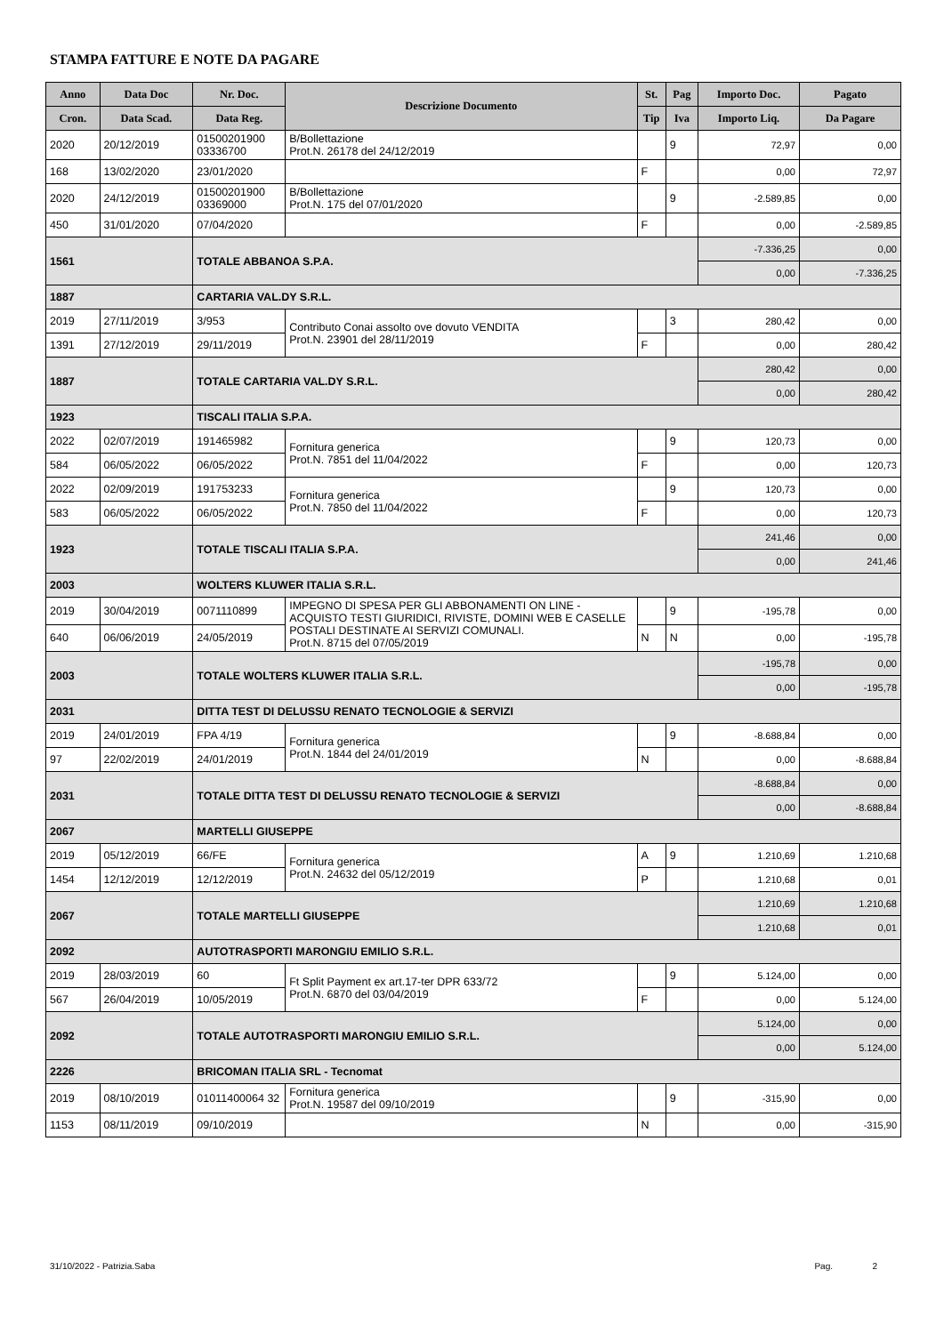STAMPA FATTURE E NOTE DA PAGARE
| Anno | Data Doc | Nr. Doc. | Descrizione Documento | St. | Pag | Importo Doc. | Pagato |
| --- | --- | --- | --- | --- | --- | --- | --- |
| Cron. | Data Scad. | Data Reg. | | Tip | Iva | Importo Liq. | Da Pagare |
| 2020 | 20/12/2019 | 01500201900 03336700 | B/Bollettazione Prot.N. 26178 del 24/12/2019 | | 9 | 72,97 | 0,00 |
| 168 | 13/02/2020 | 23/01/2020 | | F | | 0,00 | 72,97 |
| 2020 | 24/12/2019 | 01500201900 03369000 | B/Bollettazione Prot.N. 175 del 07/01/2020 | | 9 | -2.589,85 | 0,00 |
| 450 | 31/01/2020 | 07/04/2020 | | F | | 0,00 | -2.589,85 |
| 1561 | | TOTALE ABBANOA S.P.A. | | | | -7.336,25 | 0,00 |
| | | | | | | 0,00 | -7.336,25 |
| 1887 | | CARTARIA VAL.DY S.R.L. | | | | | |
| 2019 | 27/11/2019 | 3/953 | Contributo Conai assolto ove dovuto VENDITA Prot.N. 23901 del 28/11/2019 | | 3 | 280,42 | 0,00 |
| 1391 | 27/12/2019 | 29/11/2019 | | F | | 0,00 | 280,42 |
| 1887 | | TOTALE CARTARIA VAL.DY S.R.L. | | | | 280,42 | 0,00 |
| | | | | | | 0,00 | 280,42 |
| 1923 | | TISCALI ITALIA S.P.A. | | | | | |
| 2022 | 02/07/2019 | 191465982 | Fornitura generica Prot.N. 7851 del 11/04/2022 | | 9 | 120,73 | 0,00 |
| 584 | 06/05/2022 | 06/05/2022 | | F | | 0,00 | 120,73 |
| 2022 | 02/09/2019 | 191753233 | Fornitura generica Prot.N. 7850 del 11/04/2022 | | 9 | 120,73 | 0,00 |
| 583 | 06/05/2022 | 06/05/2022 | | F | | 0,00 | 120,73 |
| 1923 | | TOTALE TISCALI ITALIA S.P.A. | | | | 241,46 | 0,00 |
| | | | | | | 0,00 | 241,46 |
| 2003 | | WOLTERS KLUWER ITALIA S.R.L. | | | | | |
| 2019 | 30/04/2019 | 0071110899 | IMPEGNO DI SPESA PER GLI ABBONAMENTI ON LINE - ACQUISTO TESTI GIURIDICI, RIVISTE, DOMINI WEB E CASELLE POSTALI DESTINATE AI SERVIZI COMUNALI. Prot.N. 8715 del 07/05/2019 | | 9 | -195,78 | 0,00 |
| 640 | 06/06/2019 | 24/05/2019 | | N | N | 0,00 | -195,78 |
| 2003 | | TOTALE WOLTERS KLUWER ITALIA S.R.L. | | | | -195,78 | 0,00 |
| | | | | | | 0,00 | -195,78 |
| 2031 | | DITTA TEST DI DELUSSU RENATO TECNOLOGIE & SERVIZI | | | | | |
| 2019 | 24/01/2019 | FPA 4/19 | Fornitura generica Prot.N. 1844 del 24/01/2019 | | 9 | -8.688,84 | 0,00 |
| 97 | 22/02/2019 | 24/01/2019 | | N | | 0,00 | -8.688,84 |
| 2031 | | TOTALE DITTA TEST DI DELUSSU RENATO TECNOLOGIE & SERVIZI | | | | -8.688,84 | 0,00 |
| | | | | | | 0,00 | -8.688,84 |
| 2067 | | MARTELLI GIUSEPPE | | | | | |
| 2019 | 05/12/2019 | 66/FE | Fornitura generica Prot.N. 24632 del 05/12/2019 | A | 9 | 1.210,69 | 1.210,68 |
| 1454 | 12/12/2019 | 12/12/2019 | | P | | 1.210,68 | 0,01 |
| 2067 | | TOTALE MARTELLI GIUSEPPE | | | | 1.210,69 | 1.210,68 |
| | | | | | | 1.210,68 | 0,01 |
| 2092 | | AUTOTRASPORTI MARONGIU EMILIO S.R.L. | | | | | |
| 2019 | 28/03/2019 | 60 | Ft Split Payment ex art.17-ter DPR 633/72 Prot.N. 6870 del 03/04/2019 | | 9 | 5.124,00 | 0,00 |
| 567 | 26/04/2019 | 10/05/2019 | | F | | 0,00 | 5.124,00 |
| 2092 | | TOTALE AUTOTRASPORTI MARONGIU EMILIO S.R.L. | | | | 5.124,00 | 0,00 |
| | | | | | | 0,00 | 5.124,00 |
| 2226 | | BRICOMAN ITALIA SRL - Tecnomat | | | | | |
| 2019 | 08/10/2019 | 01011400064 32 | Fornitura generica Prot.N. 19587 del 09/10/2019 | | 9 | -315,90 | 0,00 |
| 1153 | 08/11/2019 | 09/10/2019 | | N | | 0,00 | -315,90 |
31/10/2022 - Patrizia.Saba Pag. 2